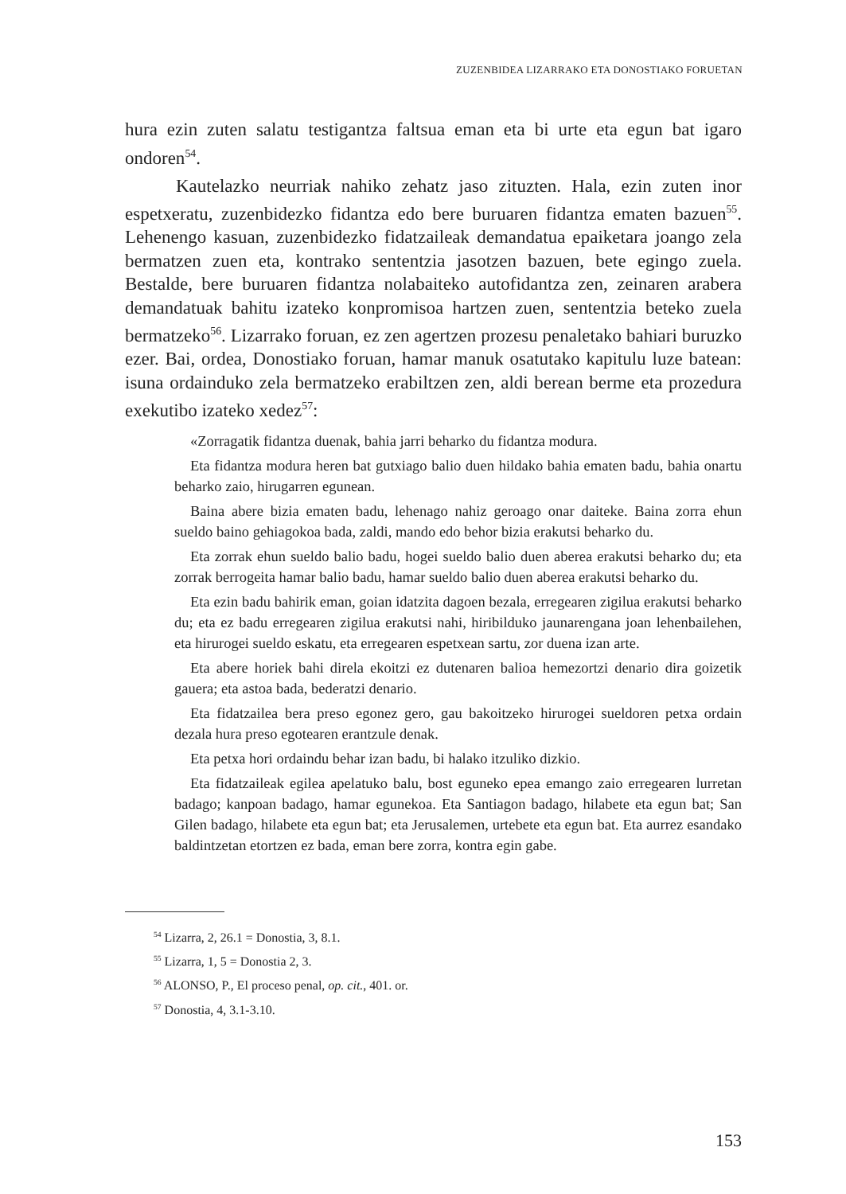ZUZENBIDEA LIZARRAKO ETA DONOSTIAKO FORUETAN
hura ezin zuten salatu testigantza faltsua eman eta bi urte eta egun bat igaro ondoren<sup>54</sup>.
Kautelazko neurriak nahiko zehatz jaso zituzten. Hala, ezin zuten inor espetxeratu, zuzenbidezko fidantza edo bere buruaren fidantza ematen bazuen<sup>55</sup>. Lehenengo kasuan, zuzenbidezko fidatzaileak demandatua epaiketara joango zela bermatzen zuen eta, kontrako sententzia jasotzen bazuen, bete egingo zuela. Bestalde, bere buruaren fidantza nolabaiteko autofidantza zen, zeinaren arabera demandatuak bahitu izateko konpromisoa hartzen zuen, sententzia beteko zuela bermatzeko<sup>56</sup>. Lizarrako foruan, ez zen agertzen prozesu penaletako bahiari buruzko ezer. Bai, ordea, Donostiako foruan, hamar manuk osatutako kapitulu luze batean: isuna ordainduko zela bermatzeko erabiltzen zen, aldi berean berme eta prozedura exekutibo izateko xedez<sup>57</sup>:
«Zorragatik fidantza duenak, bahia jarri beharko du fidantza modura.
Eta fidantza modura heren bat gutxiago balio duen hildako bahia ematen badu, bahia onartu beharko zaio, hirugarren egunean.
Baina abere bizia ematen badu, lehenago nahiz geroago onar daiteke. Baina zorra ehun sueldo baino gehiagokoa bada, zaldi, mando edo behor bizia erakutsi beharko du.
Eta zorrak ehun sueldo balio badu, hogei sueldo balio duen aberea erakutsi beharko du; eta zorrak berrogeita hamar balio badu, hamar sueldo balio duen aberea erakutsi beharko du.
Eta ezin badu bahirik eman, goian idatzita dagoen bezala, erregearen zigilua erakutsi beharko du; eta ez badu erregearen zigilua erakutsi nahi, hiribilduko jaunarengana joan lehenbailehen, eta hirurogei sueldo eskatu, eta erregearen espetxean sartu, zor duena izan arte.
Eta abere horiek bahi direla ekoitzi ez dutenaren balioa hemezortzi denario dira goizetik gauera; eta astoa bada, bederatzi denario.
Eta fidatzailea bera preso egonez gero, gau bakoitzeko hirurogei sueldoren petxa ordain dezala hura preso egotearen erantzule denak.
Eta petxa hori ordaindu behar izan badu, bi halako itzuliko dizkio.
Eta fidatzaileak egilea apelatuko balu, bost eguneko epea emango zaio erregearen lurretan badago; kanpoan badago, hamar egunekoa. Eta Santiagon badago, hilabete eta egun bat; San Gilen badago, hilabete eta egun bat; eta Jerusalemen, urtebete eta egun bat. Eta aurrez esandako baldintzetan etortzen ez bada, eman bere zorra, kontra egin gabe.
<sup>54</sup> Lizarra, 2, 26.1 = Donostia, 3, 8.1.
<sup>55</sup> Lizarra, 1, 5 = Donostia 2, 3.
<sup>56</sup> ALONSO, P., El proceso penal, op. cit., 401. or.
<sup>57</sup> Donostia, 4, 3.1-3.10.
153